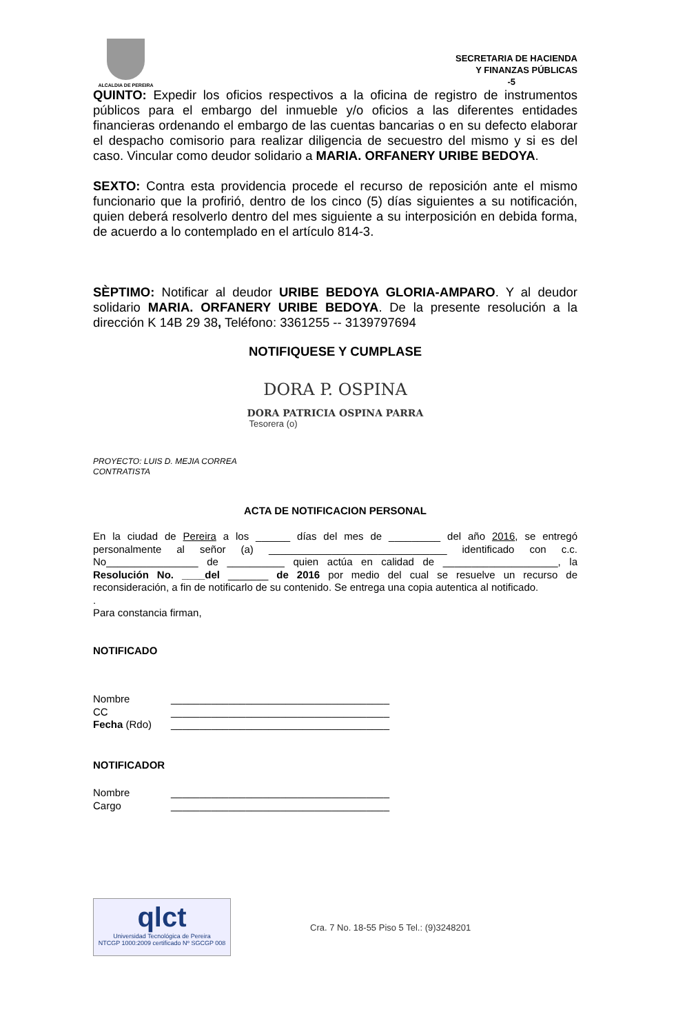ALCALDIA DE PEREIRA
SECRETARIA DE HACIENDA
Y FINANZAS PÚBLICAS
-5
QUINTO: Expedir los oficios respectivos a la oficina de registro de instrumentos públicos para el embargo del inmueble y/o oficios a las diferentes entidades financieras ordenando el embargo de las cuentas bancarias o en su defecto elaborar el despacho comisorio para realizar diligencia de secuestro del mismo y si es del caso. Vincular como deudor solidario a MARIA. ORFANERY URIBE BEDOYA.
SEXTO: Contra esta providencia procede el recurso de reposición ante el mismo funcionario que la profirió, dentro de los cinco (5) días siguientes a su notificación, quien deberá resolverlo dentro del mes siguiente a su interposición en debida forma, de acuerdo a lo contemplado en el artículo 814-3.
SÈPTIMO: Notificar al deudor URIBE BEDOYA GLORIA-AMPARO. Y al deudor solidario MARIA. ORFANERY URIBE BEDOYA. De la presente resolución a la dirección K 14B 29 38, Teléfono: 3361255 -- 3139797694
NOTIFIQUESE Y CUMPLASE
DORA P. OSPINA
DORA PATRICIA OSPINA PARRA
Tesorera (o)
PROYECTO: LUIS D. MEJIA CORREA
CONTRATISTA
ACTA DE NOTIFICACION PERSONAL
En la ciudad de Pereira a los ______ días del mes de _________ del año 2016, se entregó personalmente al señor (a) _______________________________ identificado con c.c. No________________ de __________ quien actúa en calidad de ____________________, la Resolución No. ____del _______ de 2016 por medio del cual se resuelve un recurso de reconsideración, a fin de notificarlo de su contenido. Se entrega una copia autentica al notificado.
.
Para constancia firman,
NOTIFICADO
Nombre ______________________________________
CC ______________________________________
Fecha (Rdo) ______________________________________
NOTIFICADOR
Nombre ______________________________________
Cargo ______________________________________
qlct
Universidad Tecnológica de Pereira
NTCGP 1000:2009 certificado Nº SGCGP 008
Cra. 7 No. 18-55 Piso 5 Tel.: (9)3248201